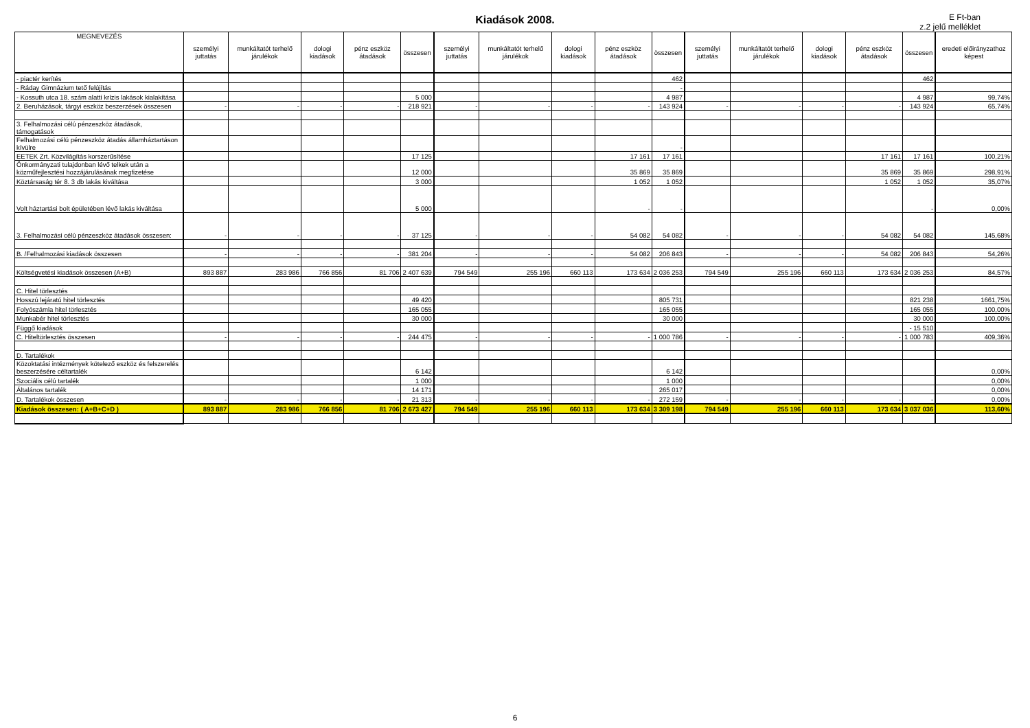Kiadások 2008.
E Ft-ban
z.2 jelű melléklet
| MEGNEVEZÉS | személyi juttatás | munkáltatót terhelő járulékok | dologi kiadások | pénz eszköz átadások | összesen | személyi juttatás | munkáltatót terhelő járulékok | dologi kiadások | pénz eszköz átadások | összesen | személyi juttatás | munkáltatót terhelő járulékok | dologi kiadások | pénz eszköz átadások | összesen | eredeti előirányzathoz képest |
| --- | --- | --- | --- | --- | --- | --- | --- | --- | --- | --- | --- | --- | --- | --- | --- | --- |
| - piactér kerítés | | | | | | | | | | 462 | | | | | 462 | |
| - Ráday Gimnázium tető felújítás | | | | | | | | | | - | | | | | | |
| - Kossuth utca 18. szám alatti krízis lakások kialakítása | | | | | 5 000 | | | | | 4 987 | | | | | 4 987 | 99,74% |
| 2. Beruházások, tárgyi eszköz beszerzések összesen | - | - | - | - | 218 921 | - | - | - | - | 143 924 | - | - | - | - | 143 924 | 65,74% |
| 3. Felhalmozási célú pénzeszköz átadások, támogatások | | | | | | | | | | | | | | | | |
| Felhalmozási célú pénzeszköz átadás államháztartáson kívülre | | | | | | | | | | - | | | | | | |
| EETEK Zrt. Közvilágítás korszerűsítése | | | | | 17 125 | | | | 17 161 | 17 161 | | | | 17 161 | 17 161 | 100,21% |
| Önkormányzati tulajdonban lévő telkek után a közműfejlesztési hozzájárulásának megfizetése | | | | | 12 000 | | | | 35 869 | 35 869 | | | | 35 869 | 35 869 | 298,91% |
| Köztársaság tér 8. 3 db lakás kiváltása | | | | | 3 000 | | | | 1 052 | 1 052 | | | | 1 052 | 1 052 | 35,07% |
| Volt háztartási bolt épületében lévő lakás kiváltása | | | | | 5 000 | | | | - | - | | | | | - | 0,00% |
| 3. Felhalmozási célú pénzeszköz átadások összesen: | - | - | - | - | 37 125 | - | - | - | 54 082 | 54 082 | - | - | - | 54 082 | 54 082 | 145,68% |
| B. /Felhalmozási kiadások összesen | - | - | - | - | 381 204 | - | - | - | 54 082 | 206 843 | - | - | - | 54 082 | 206 843 | 54,26% |
| Költségvetési kiadások összesen (A+B) | 893 887 | 283 986 | 766 856 | 81 706 | 2 407 639 | 794 549 | 255 196 | 660 113 | 173 634 | 2 036 253 | 794 549 | 255 196 | 660 113 | 173 634 | 2 036 253 | 84,57% |
| C. Hitel törlesztés | | | | | | | | | | | | | | | | |
| Hosszú lejáratú hitel törlesztés | | | | | 49 420 | | | | | 805 731 | | | | | 821 238 | 1661,75% |
| Folyószámla hitel törlesztés | | | | | 165 055 | | | | | 165 055 | | | | | 165 055 | 100,00% |
| Munkabér hitel törlesztés | | | | | 30 000 | | | | | 30 000 | | | | | 30 000 | 100,00% |
| Függő kiadások | | | | | | | | | | | | | | | - 15 510 | |
| C. Hiteltörlesztés összesen | - | - | - | - | 244 475 | - | - | - | - | 1 000 786 | - | - | - | - | 1 000 783 | 409,36% |
| D. Tartalékok | | | | | | | | | | | | | | | | |
| Közoktatási intézmények kötelező eszköz és felszerelés beszerzésére céltartalék | | | | | 6 142 | | | | | 6 142 | | | | | | 0,00% |
| Szociális célú tartalék | | | | | 1 000 | | | | | 1 000 | | | | | | 0,00% |
| Általános tartalék | | | | | 14 171 | | | | | 265 017 | | | | | | 0,00% |
| D. Tartalékok összesen | - | - | - | - | 21 313 | - | - | - | - | 272 159 | - | - | - | - | - | 0,00% |
| Kiadások összesen: ( A+B+C+D ) | 893 887 | 283 986 | 766 856 | 81 706 | 2 673 427 | 794 549 | 255 196 | 660 113 | 173 634 | 3 309 198 | 794 549 | 255 196 | 660 113 | 173 634 | 3 037 036 | 113,60% |
6